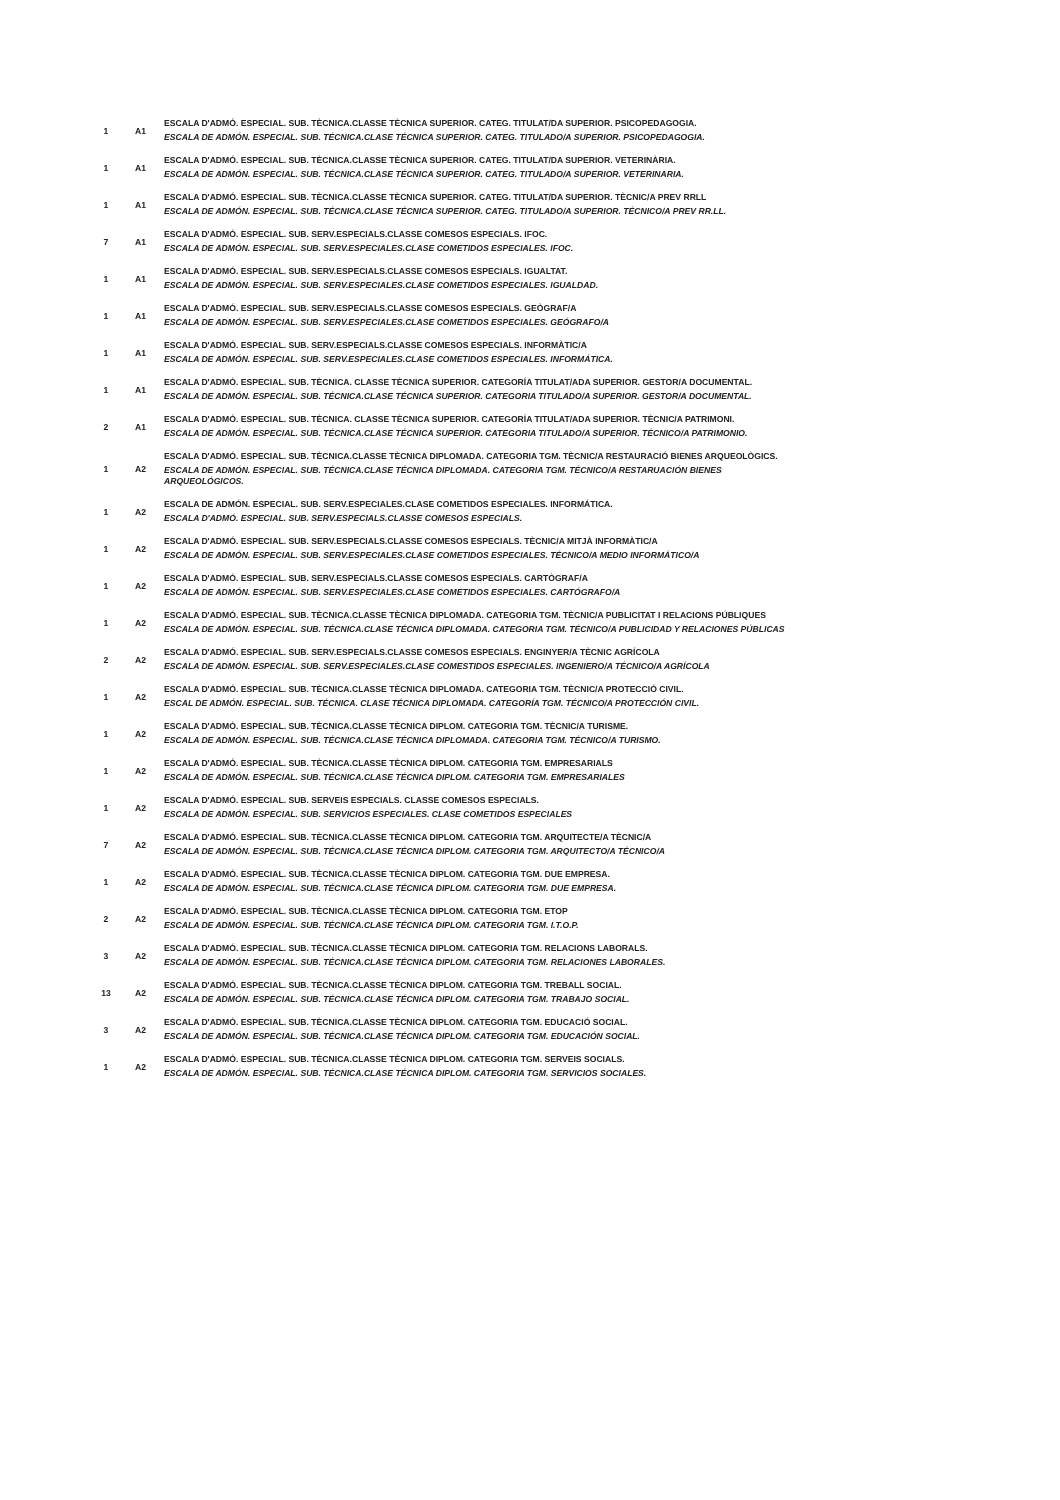| 1 | A1 | ESCALA D'ADMÓ. ESPECIAL. SUB. TÈCNICA.CLASSE TÈCNICA SUPERIOR. CATEG. TITULAT/DA SUPERIOR. PSICOPEDAGOGIA. ESCALA DE ADMÓN. ESPECIAL. SUB. TÉCNICA.CLASE TÉCNICA SUPERIOR. CATEG. TITULADO/A SUPERIOR. PSICOPEDAGOGIA. |
| 1 | A1 | ESCALA D'ADMÓ. ESPECIAL. SUB. TÈCNICA.CLASSE TÈCNICA SUPERIOR. CATEG. TITULAT/DA SUPERIOR. VETERINÀRIA. ESCALA DE ADMÓN. ESPECIAL. SUB. TÉCNICA.CLASE TÉCNICA SUPERIOR. CATEG. TITULADO/A SUPERIOR. VETERINARIA. |
| 1 | A1 | ESCALA D'ADMÓ. ESPECIAL. SUB. TÈCNICA.CLASSE TÈCNICA SUPERIOR. CATEG. TITULAT/DA SUPERIOR. TÈCNIC/A PREV RRLL ESCALA DE ADMÓN. ESPECIAL. SUB. TÉCNICA.CLASE TÉCNICA SUPERIOR. CATEG. TITULADO/A SUPERIOR. TÉCNICO/A PREV RR.LL. |
| 7 | A1 | ESCALA D'ADMÓ. ESPECIAL. SUB. SERV.ESPECIALS.CLASSE COMESOS ESPECIALS. IFOC. ESCALA DE ADMÓN. ESPECIAL. SUB. SERV.ESPECIALES.CLASE COMETIDOS ESPECIALES. IFOC. |
| 1 | A1 | ESCALA D'ADMÓ. ESPECIAL. SUB. SERV.ESPECIALS.CLASSE COMESOS ESPECIALS. IGUALTAT. ESCALA DE ADMÓN. ESPECIAL. SUB. SERV.ESPECIALES.CLASE COMETIDOS ESPECIALES. IGUALDAD. |
| 1 | A1 | ESCALA D'ADMÓ. ESPECIAL. SUB. SERV.ESPECIALS.CLASSE COMESOS ESPECIALS. GEÒGRAF/A ESCALA DE ADMÓN. ESPECIAL. SUB. SERV.ESPECIALES.CLASE COMETIDOS ESPECIALES. GEÓGRAFO/A |
| 1 | A1 | ESCALA D'ADMÓ. ESPECIAL. SUB. SERV.ESPECIALS.CLASSE COMESOS ESPECIALS. INFORMÀTIC/A ESCALA DE ADMÓN. ESPECIAL. SUB. SERV.ESPECIALES.CLASE COMETIDOS ESPECIALES. INFORMÁTICA. |
| 1 | A1 | ESCALA D'ADMÓ. ESPECIAL. SUB. TÈCNICA. CLASSE TÈCNICA SUPERIOR. CATEGORÍA TITULAT/ADA SUPERIOR. GESTOR/A DOCUMENTAL. ESCALA DE ADMÓN. ESPECIAL. SUB. TÉCNICA.CLASE TÉCNICA SUPERIOR. CATEGORIA TITULADO/A SUPERIOR. GESTOR/A DOCUMENTAL. |
| 2 | A1 | ESCALA D'ADMÓ. ESPECIAL. SUB. TÈCNICA. CLASSE TÈCNICA SUPERIOR. CATEGORÍA TITULAT/ADA SUPERIOR. TÈCNIC/A PATRIMONI. ESCALA DE ADMÓN. ESPECIAL. SUB. TÉCNICA.CLASE TÉCNICA SUPERIOR. CATEGORIA TITULADO/A SUPERIOR. TÉCNICO/A PATRIMONIO. |
| 1 | A2 | ESCALA D'ADMÓ. ESPECIAL. SUB. TÈCNICA.CLASSE TÈCNICA DIPLOMADA. CATEGORIA TGM. TÈCNIC/A RESTAURACIÓ BIENES ARQUEOLÒGICS. ESCALA DE ADMÓN. ESPECIAL. SUB. TÉCNICA.CLASE TÉCNICA DIPLOMADA. CATEGORIA TGM. TÉCNICO/A RESTARUACIÓN BIENES ARQUEOLÓGICOS. |
| 1 | A2 | ESCALA DE ADMÓN. ESPECIAL. SUB. SERV.ESPECIALES.CLASE COMETIDOS ESPECIALES. INFORMÁTICA. ESCALA D'ADMÓ. ESPECIAL. SUB. SERV.ESPECIALS.CLASSE COMESOS ESPECIALS. |
| 1 | A2 | ESCALA D'ADMÓ. ESPECIAL. SUB. SERV.ESPECIALS.CLASSE COMESOS ESPECIALS. TÈCNIC/A MITJÀ INFORMÀTIC/A ESCALA DE ADMÓN. ESPECIAL. SUB. SERV.ESPECIALES.CLASE COMETIDOS ESPECIALES. TÉCNICO/A MEDIO INFORMÁTICO/A |
| 1 | A2 | ESCALA D'ADMÓ. ESPECIAL. SUB. SERV.ESPECIALS.CLASSE COMESOS ESPECIALS. CARTÒGRAF/A ESCALA DE ADMÓN. ESPECIAL. SUB. SERV.ESPECIALES.CLASE COMETIDOS ESPECIALES. CARTÓGRAFO/A |
| 1 | A2 | ESCALA D'ADMÓ. ESPECIAL. SUB. TÈCNICA.CLASSE TÈCNICA DIPLOMADA. CATEGORIA TGM. TÈCNIC/A PUBLICITAT I RELACIONS PÚBLIQUES ESCALA DE ADMÓN. ESPECIAL. SUB. TÉCNICA.CLASE TÉCNICA DIPLOMADA. CATEGORIA TGM. TÉCNICO/A PUBLICIDAD Y RELACIONES PÚBLICAS |
| 2 | A2 | ESCALA D'ADMÓ. ESPECIAL. SUB. SERV.ESPECIALS.CLASSE COMESOS ESPECIALS. ENGINYER/A TÈCNIC AGRÍCOLA ESCALA DE ADMÓN. ESPECIAL. SUB. SERV.ESPECIALES.CLASE COMESTIDOS ESPECIALES. INGENIERO/A TÉCNICO/A AGRÍCOLA |
| 1 | A2 | ESCALA D'ADMÓ. ESPECIAL. SUB. TÈCNICA.CLASSE TÈCNICA DIPLOMADA. CATEGORIA TGM. TÈCNIC/A PROTECCIÓ CIVIL. ESCAL DE ADMÓN. ESPECIAL. SUB. TÉCNICA. CLASE TÉCNICA DIPLOMADA. CATEGORÍA TGM. TÉCNICO/A PROTECCIÓN CIVIL. |
| 1 | A2 | ESCALA D'ADMÓ. ESPECIAL. SUB. TÈCNICA.CLASSE TÈCNICA DIPLOM. CATEGORIA TGM. TÈCNIC/A TURISME. ESCALA DE ADMÓN. ESPECIAL. SUB. TÉCNICA.CLASE TÉCNICA DIPLOMADA. CATEGORIA TGM. TÉCNICO/A TURISMO. |
| 1 | A2 | ESCALA D'ADMÓ. ESPECIAL. SUB. TÈCNICA.CLASSE TÈCNICA DIPLOM. CATEGORIA TGM. EMPRESARIALS ESCALA DE ADMÓN. ESPECIAL. SUB. TÉCNICA.CLASE TÉCNICA DIPLOM. CATEGORIA TGM. EMPRESARIALES |
| 1 | A2 | ESCALA D'ADMÓ. ESPECIAL. SUB. SERVEIS ESPECIALS. CLASSE COMESOS ESPECIALS. ESCALA DE ADMÓN. ESPECIAL. SUB. SERVICIOS ESPECIALES. CLASE COMETIDOS ESPECIALES |
| 7 | A2 | ESCALA D'ADMÓ. ESPECIAL. SUB. TÈCNICA.CLASSE TÈCNICA DIPLOM. CATEGORIA TGM. ARQUITECTE/A TÈCNIC/A ESCALA DE ADMÓN. ESPECIAL. SUB. TÉCNICA.CLASE TÉCNICA DIPLOM. CATEGORIA TGM. ARQUITECTO/A TÉCNICO/A |
| 1 | A2 | ESCALA D'ADMÓ. ESPECIAL. SUB. TÈCNICA.CLASSE TÈCNICA DIPLOM. CATEGORIA TGM. DUE EMPRESA. ESCALA DE ADMÓN. ESPECIAL. SUB. TÉCNICA.CLASE TÉCNICA DIPLOM. CATEGORIA TGM. DUE EMPRESA. |
| 2 | A2 | ESCALA D'ADMÓ. ESPECIAL. SUB. TÈCNICA.CLASSE TÈCNICA DIPLOM. CATEGORIA TGM. ETOP ESCALA DE ADMÓN. ESPECIAL. SUB. TÉCNICA.CLASE TÉCNICA DIPLOM. CATEGORIA TGM. I.T.O.P. |
| 3 | A2 | ESCALA D'ADMÓ. ESPECIAL. SUB. TÈCNICA.CLASSE TÈCNICA DIPLOM. CATEGORIA TGM. RELACIONS LABORALS. ESCALA DE ADMÓN. ESPECIAL. SUB. TÉCNICA.CLASE TÉCNICA DIPLOM. CATEGORIA TGM. RELACIONES LABORALES. |
| 13 | A2 | ESCALA D'ADMÓ. ESPECIAL. SUB. TÈCNICA.CLASSE TÈCNICA DIPLOM. CATEGORIA TGM. TREBALL SOCIAL. ESCALA DE ADMÓN. ESPECIAL. SUB. TÉCNICA.CLASE TÉCNICA DIPLOM. CATEGORIA TGM. TRABAJO SOCIAL. |
| 3 | A2 | ESCALA D'ADMÓ. ESPECIAL. SUB. TÈCNICA.CLASSE TÈCNICA DIPLOM. CATEGORIA TGM. EDUCACIÓ SOCIAL. ESCALA DE ADMÓN. ESPECIAL. SUB. TÉCNICA.CLASE TÉCNICA DIPLOM. CATEGORIA TGM. EDUCACIÓN SOCIAL. |
| 1 | A2 | ESCALA D'ADMÓ. ESPECIAL. SUB. TÈCNICA.CLASSE TÈCNICA DIPLOM. CATEGORIA TGM. SERVEIS SOCIALS. ESCALA DE ADMÓN. ESPECIAL. SUB. TÉCNICA.CLASE TÉCNICA DIPLOM. CATEGORIA TGM. SERVICIOS SOCIALES. |